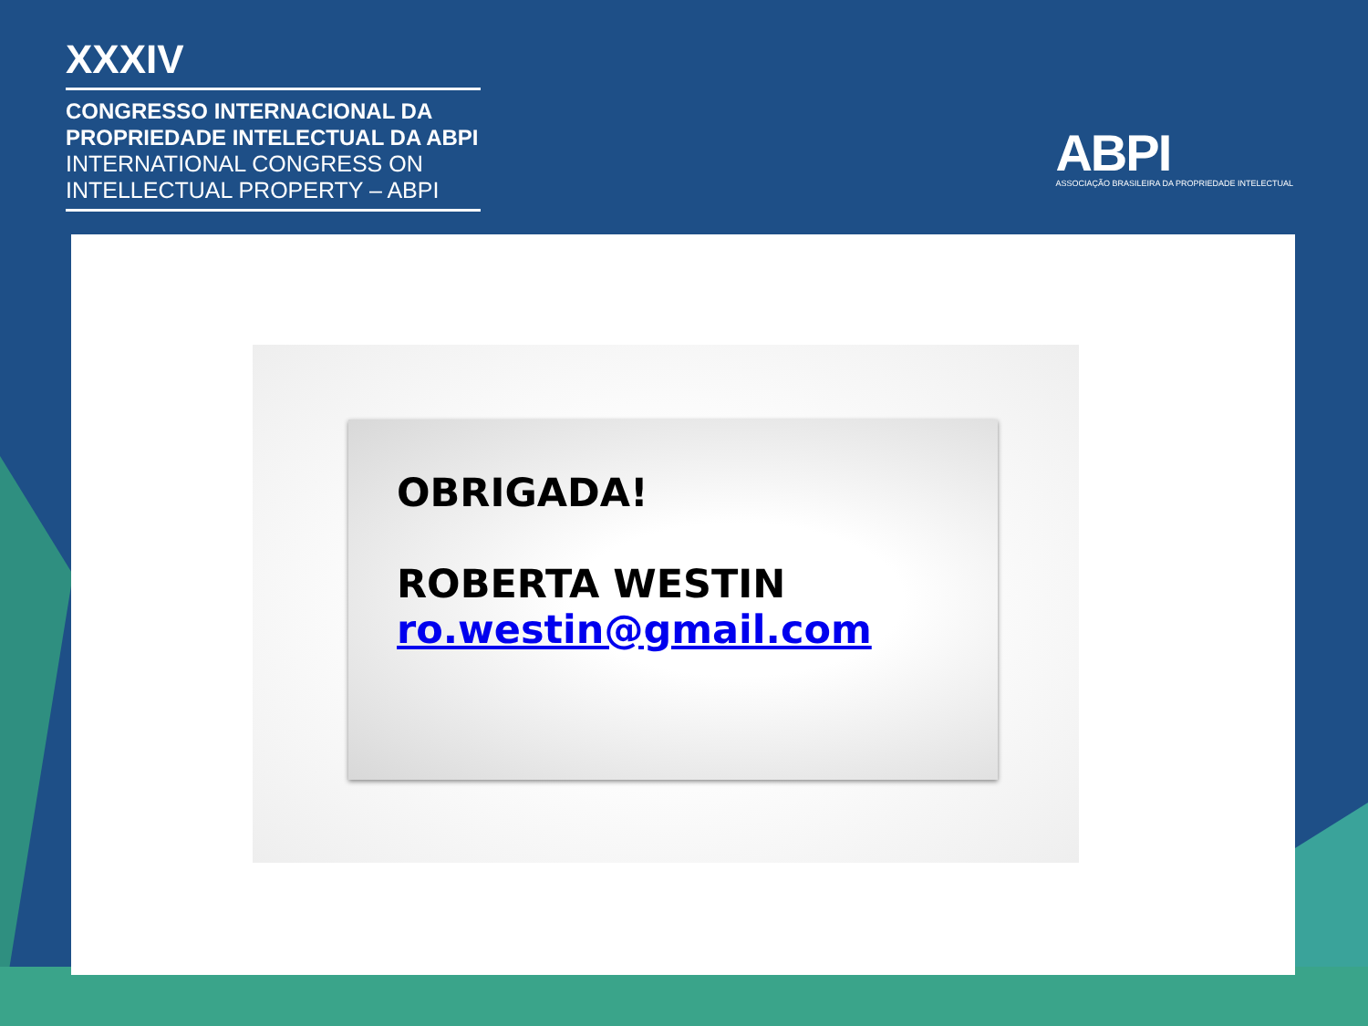XXXIV
CONGRESSO INTERNACIONAL DA
PROPRIEDADE INTELECTUAL DA ABPI
INTERNATIONAL CONGRESS ON
INTELLECTUAL PROPERTY – ABPI
ABPI
ASSOCIAÇÃO BRASILEIRA DA PROPRIEDADE INTELECTUAL
OBRIGADA!
ROBERTA WESTIN
ro.westin@gmail.com